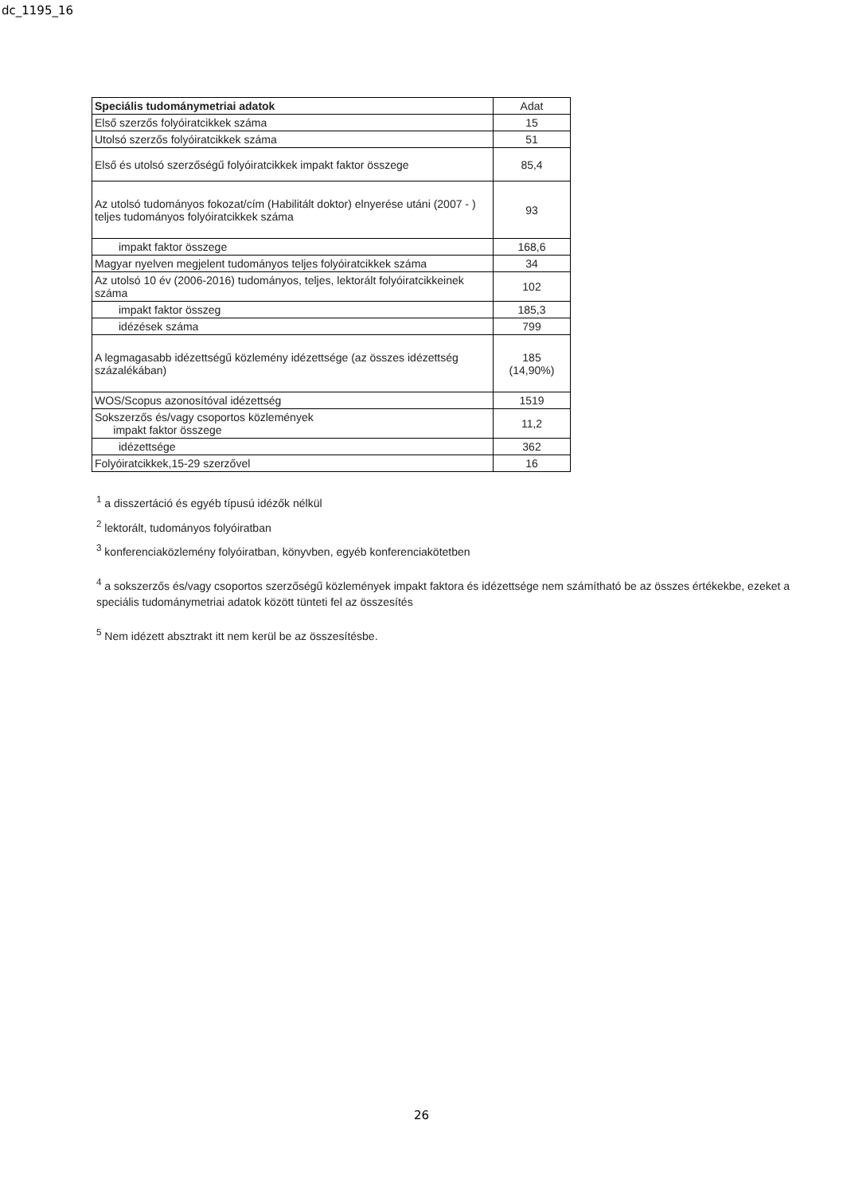dc_1195_16
| Speciális tudománymetriai adatok | Adat |
| --- | --- |
| Első szerzős folyóiratcikkek száma | 15 |
| Utolsó szerzős folyóiratcikkek száma | 51 |
| Első és utolsó szerzőségű folyóiratcikkek impakt faktor összege | 85,4 |
| Az utolsó tudományos fokozat/cím (Habilitált doktor) elnyerése utáni (2007 - ) teljes tudományos folyóiratcikkek száma | 93 |
| impakt faktor összege | 168,6 |
| Magyar nyelven megjelent tudományos teljes folyóiratcikkek száma | 34 |
| Az utolsó 10 év (2006-2016) tudományos, teljes, lektorált folyóiratcikkeinek száma | 102 |
| impakt faktor összeg | 185,3 |
| idézések száma | 799 |
| A legmagasabb idézettségű közlemény idézettsége (az összes idézettség százalékában) | 185 (14,90%) |
| WOS/Scopus azonosítóval idézettség | 1519 |
| Sokszerzős és/vagy csoportos közlemények impakt faktor összege | 11,2 |
| idézettsége | 362 |
| Folyóiratcikkek,15-29 szerzővel | 16 |
<sup>1</sup> a disszertáció és egyéb típusú idézők nélkül
<sup>2</sup> lektorált, tudományos folyóiratban
<sup>3</sup> konferenciaközlemény folyóiratban, könyvben, egyéb konferenciakötetben
<sup>4</sup> a sokszerzős és/vagy csoportos szerzőségű közlemények impakt faktora és idézettsége nem számítható be az összes értékekbe, ezeket a speciális tudománymetriai adatok között tünteti fel az összesítés
<sup>5</sup> Nem idézett absztrakt itt nem kerül be az összesítésbe.
26